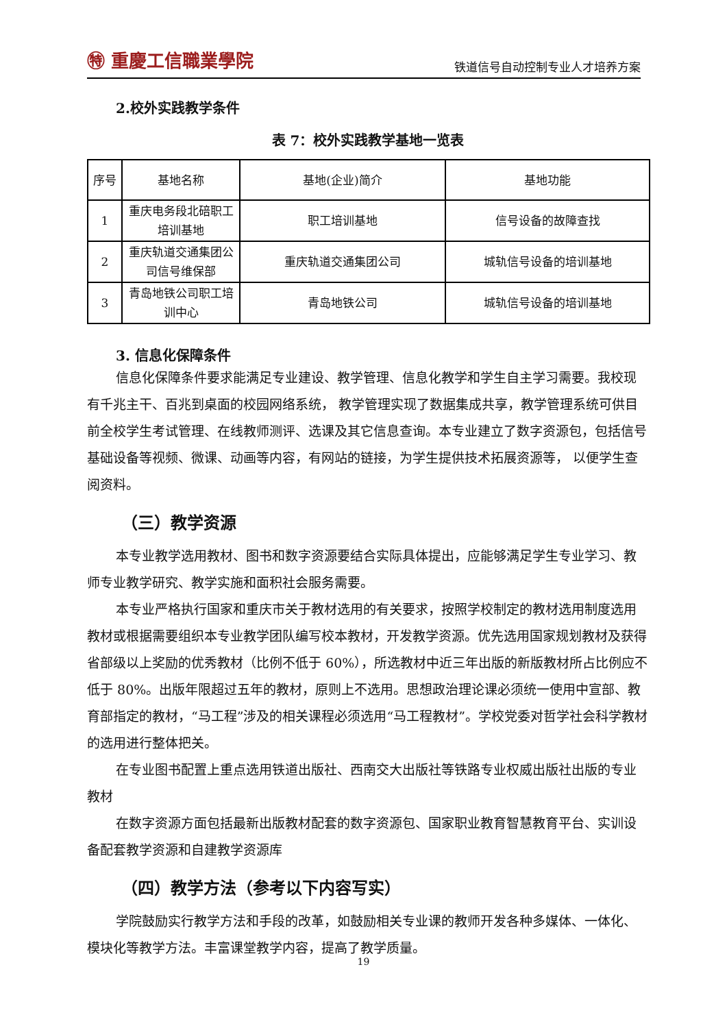㊕ 重慶工信職業學院
铁道信号自动控制专业人才培养方案
2.校外实践教学条件
表 7：校外实践教学基地一览表
| 序号 | 基地名称 | 基地(企业)简介 | 基地功能 |
| 1 | 重庆电务段北碚职工培训基地 | 职工培训基地 | 信号设备的故障查找 |
| 2 | 重庆轨道交通集团公司信号维保部 | 重庆轨道交通集团公司 | 城轨信号设备的培训基地 |
| 3 | 青岛地铁公司职工培训中心 | 青岛地铁公司 | 城轨信号设备的培训基地 |
3. 信息化保障条件
信息化保障条件要求能满足专业建设、教学管理、信息化教学和学生自主学习需要。我校现有千兆主干、百兆到桌面的校园网络系统， 教学管理实现了数据集成共享，教学管理系统可供目前全校学生考试管理、在线教师测评、选课及其它信息查询。本专业建立了数字资源包，包括信号基础设备等视频、微课、动画等内容，有网站的链接，为学生提供技术拓展资源等， 以便学生查阅资料。
（三）教学资源
本专业教学选用教材、图书和数字资源要结合实际具体提出，应能够满足学生专业学习、教师专业教学研究、教学实施和面积社会服务需要。
本专业严格执行国家和重庆市关于教材选用的有关要求，按照学校制定的教材选用制度选用教材或根据需要组织本专业教学团队编写校本教材，开发教学资源。优先选用国家规划教材及获得省部级以上奖励的优秀教材（比例不低于 60%），所选教材中近三年出版的新版教材所占比例应不低于 80%。出版年限超过五年的教材，原则上不选用。思想政治理论课必须统一使用中宣部、教育部指定的教材，“马工程”涉及的相关课程必须选用“马工程教材”。学校党委对哲学社会科学教材的选用进行整体把关。
在专业图书配置上重点选用铁道出版社、西南交大出版社等铁路专业权威出版社出版的专业教材
在数字资源方面包括最新出版教材配套的数字资源包、国家职业教育智慧教育平台、实训设备配套教学资源和自建教学资源库
（四）教学方法（参考以下内容写实）
学院鼓励实行教学方法和手段的改革，如鼓励相关专业课的教师开发各种多媒体、一体化、模块化等教学方法。丰富课堂教学内容，提高了教学质量。
19